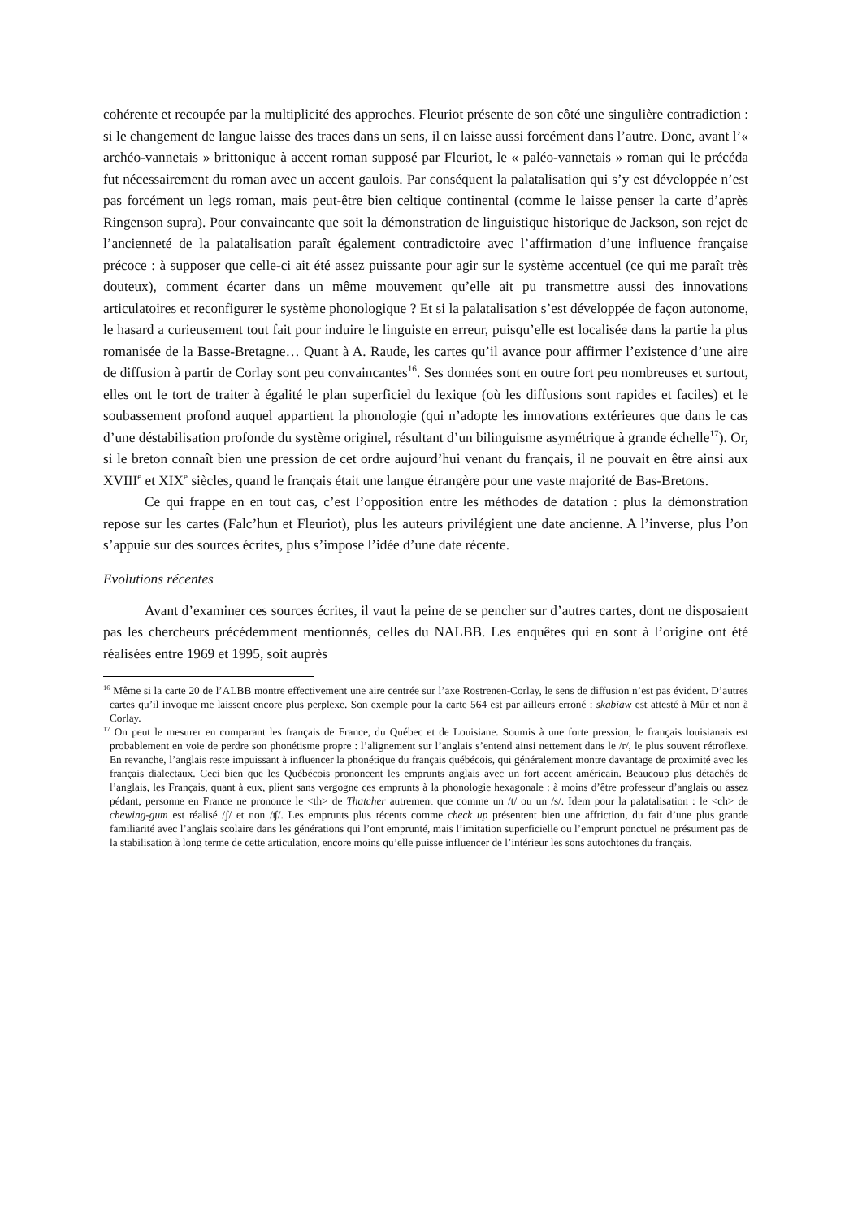cohérente et recoupée par la multiplicité des approches. Fleuriot présente de son côté une singulière contradiction : si le changement de langue laisse des traces dans un sens, il en laisse aussi forcément dans l’autre. Donc, avant l’« archéo-vannetais » brittonique à accent roman supposé par Fleuriot, le « paléo-vannetais » roman qui le précéda fut nécessairement du roman avec un accent gaulois. Par conséquent la palatalisation qui s’y est développée n’est pas forcément un legs roman, mais peut-être bien celtique continental (comme le laisse penser la carte d’après Ringenson supra). Pour convaincante que soit la démonstration de linguistique historique de Jackson, son rejet de l’ancienneté de la palatalisation paraît également contradictoire avec l’affirmation d’une influence française précoce : à supposer que celle-ci ait été assez puissante pour agir sur le système accentuel (ce qui me paraît très douteux), comment écarter dans un même mouvement qu’elle ait pu transmettre aussi des innovations articulatoires et reconfigurer le système phonologique ? Et si la palatalisation s’est développée de façon autonome, le hasard a curieusement tout fait pour induire le linguiste en erreur, puisqu’elle est localisée dans la partie la plus romanisée de la Basse-Bretagne… Quant à A. Raude, les cartes qu’il avance pour affirmer l’existence d’une aire de diffusion à partir de Corlay sont peu convaincantes<sup>16</sup>. Ses données sont en outre fort peu nombreuses et surtout, elles ont le tort de traiter à égalité le plan superficiel du lexique (où les diffusions sont rapides et faciles) et le soubassement profond auquel appartient la phonologie (qui n’adopte les innovations extérieures que dans le cas d’une déstabilisation profonde du système originel, résultant d’un bilinguisme asymétrique à grande échelle<sup>17</sup>). Or, si le breton connaît bien une pression de cet ordre aujourd’hui venant du français, il ne pouvait en être ainsi aux XVIII<sup>e</sup> et XIX<sup>e</sup> siècles, quand le français était une langue étrangère pour une vaste majorité de Bas-Bretons.
Ce qui frappe en en tout cas, c’est l’opposition entre les méthodes de datation : plus la démonstration repose sur les cartes (Falc’hun et Fleuriot), plus les auteurs privilégient une date ancienne. A l’inverse, plus l’on s’appuie sur des sources écrites, plus s’impose l’idée d’une date récente.
Evolutions récentes
Avant d’examiner ces sources écrites, il vaut la peine de se pencher sur d’autres cartes, dont ne disposaient pas les chercheurs précédemment mentionnés, celles du NALBB. Les enquêtes qui en sont à l’origine ont été réalisées entre 1969 et 1995, soit auprès
<sup>16</sup> Même si la carte 20 de l’ALBB montre effectivement une aire centrée sur l’axe Rostrenen-Corlay, le sens de diffusion n’est pas évident. D’autres cartes qu’il invoque me laissent encore plus perplexe. Son exemple pour la carte 564 est par ailleurs erroné : skabiaw est attesté à Mûr et non à Corlay.
<sup>17</sup> On peut le mesurer en comparant les français de France, du Québec et de Louisiane. Soumis à une forte pression, le français louisianais est probablement en voie de perdre son phonétisme propre : l’alignement sur l’anglais s’entend ainsi nettement dans le /r/, le plus souvent rétroflexe. En revanche, l’anglais reste impuissant à influencer la phonétique du français québécois, qui généralement montre davantage de proximité avec les français dialectaux. Ceci bien que les Québécois prononcent les emprunts anglais avec un fort accent américain. Beaucoup plus détachés de l’anglais, les Français, quant à eux, plient sans vergogne ces emprunts à la phonologie hexagonale : à moins d’être professeur d’anglais ou assez pédant, personne en France ne prononce le <th> de Thatcher autrement que comme un /t/ ou un /s/. Idem pour la palatalisation : le <ch> de chewing-gum est réalisé /ʃ/ et non /ʧ/. Les emprunts plus récents comme check up présentent bien une affriction, du fait d’une plus grande familiarité avec l’anglais scolaire dans les générations qui l’ont emprunté, mais l’imitation superficielle ou l’emprunt ponctuel ne présument pas de la stabilisation à long terme de cette articulation, encore moins qu’elle puisse influencer de l’intérieur les sons autochtones du français.